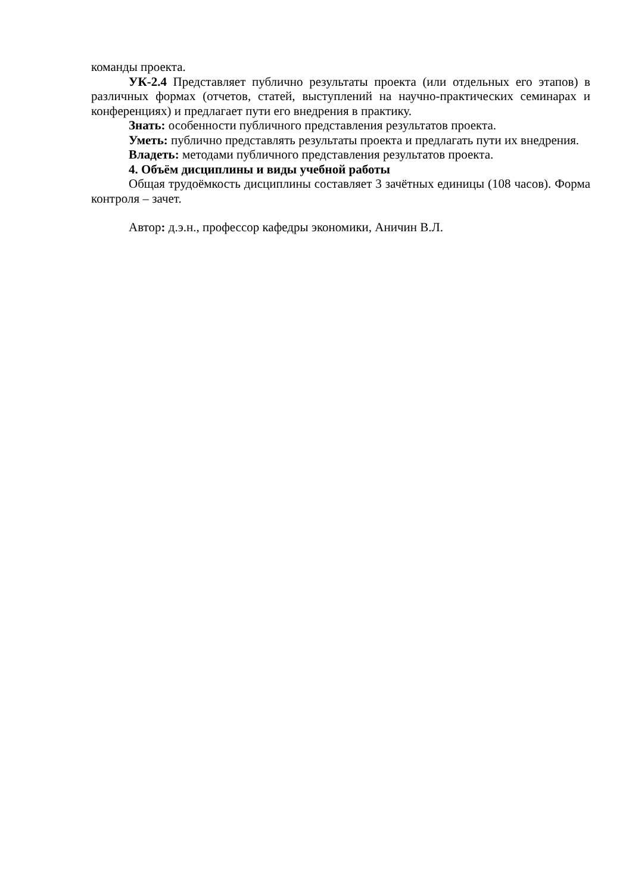команды проекта.
УК-2.4 Представляет публично результаты проекта (или отдельных его этапов) в различных формах (отчетов, статей, выступлений на научно-практических семинарах и конференциях) и предлагает пути его внедрения в практику.
Знать: особенности публичного представления результатов проекта.
Уметь: публично представлять результаты проекта и предлагать пути их внедрения.
Владеть: методами публичного представления результатов проекта.
4. Объём дисциплины и виды учебной работы
Общая трудоёмкость дисциплины составляет 3 зачётных единицы (108 часов). Форма контроля – зачет.
Автор: д.э.н., профессор кафедры экономики, Аничин В.Л.